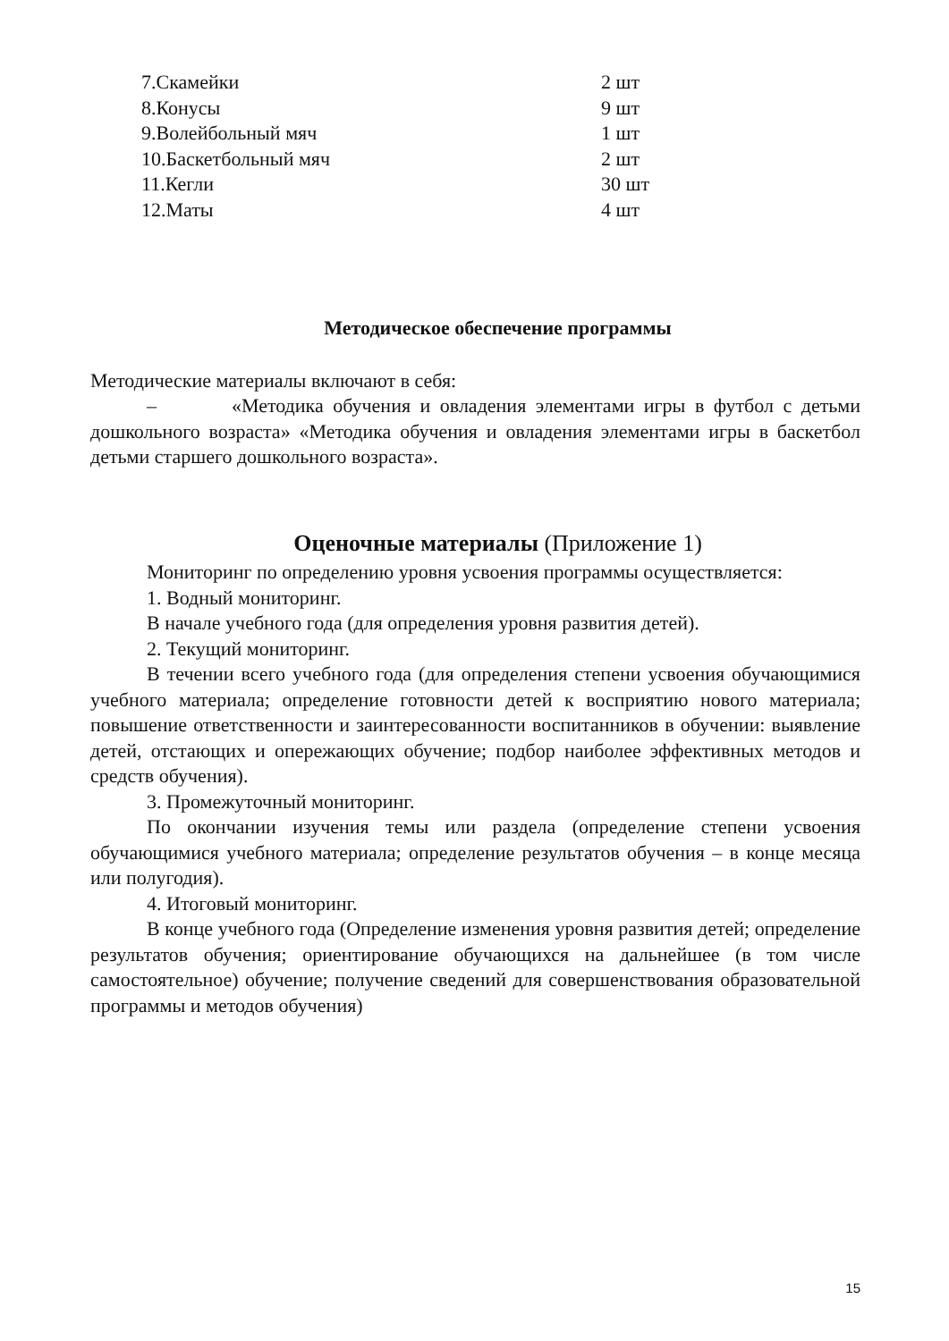| 7.Скамейки | 2 шт |
| 8.Конусы | 9 шт |
| 9.Волейбольный мяч | 1 шт |
| 10.Баскетбольный мяч | 2 шт |
| 11.Кегли | 30 шт |
| 12.Маты | 4 шт |
Методическое обеспечение программы
Методические материалы включают в себя:
– «Методика обучения и овладения элементами игры в футбол с детьми дошкольного возраста» «Методика обучения и овладения элементами игры в баскетбол детьми старшего дошкольного возраста».
Оценочные материалы (Приложение 1)
Мониторинг по определению уровня усвоения программы осуществляется:
1. Водный мониторинг.
В начале учебного года (для определения уровня развития детей).
2. Текущий мониторинг.
В течении всего учебного года (для определения степени усвоения обучающимися учебного материала; определение готовности детей к восприятию нового материала; повышение ответственности и заинтересованности воспитанников в обучении: выявление детей, отстающих и опережающих обучение; подбор наиболее эффективных методов и средств обучения).
3. Промежуточный мониторинг.
По окончании изучения темы или раздела (определение степени усвоения обучающимися учебного материала; определение результатов обучения – в конце месяца или полугодия).
4. Итоговый мониторинг.
В конце учебного года (Определение изменения уровня развития детей; определение результатов обучения; ориентирование обучающихся на дальнейшее (в том числе самостоятельное) обучение; получение сведений для совершенствования образовательной программы и методов обучения)
15